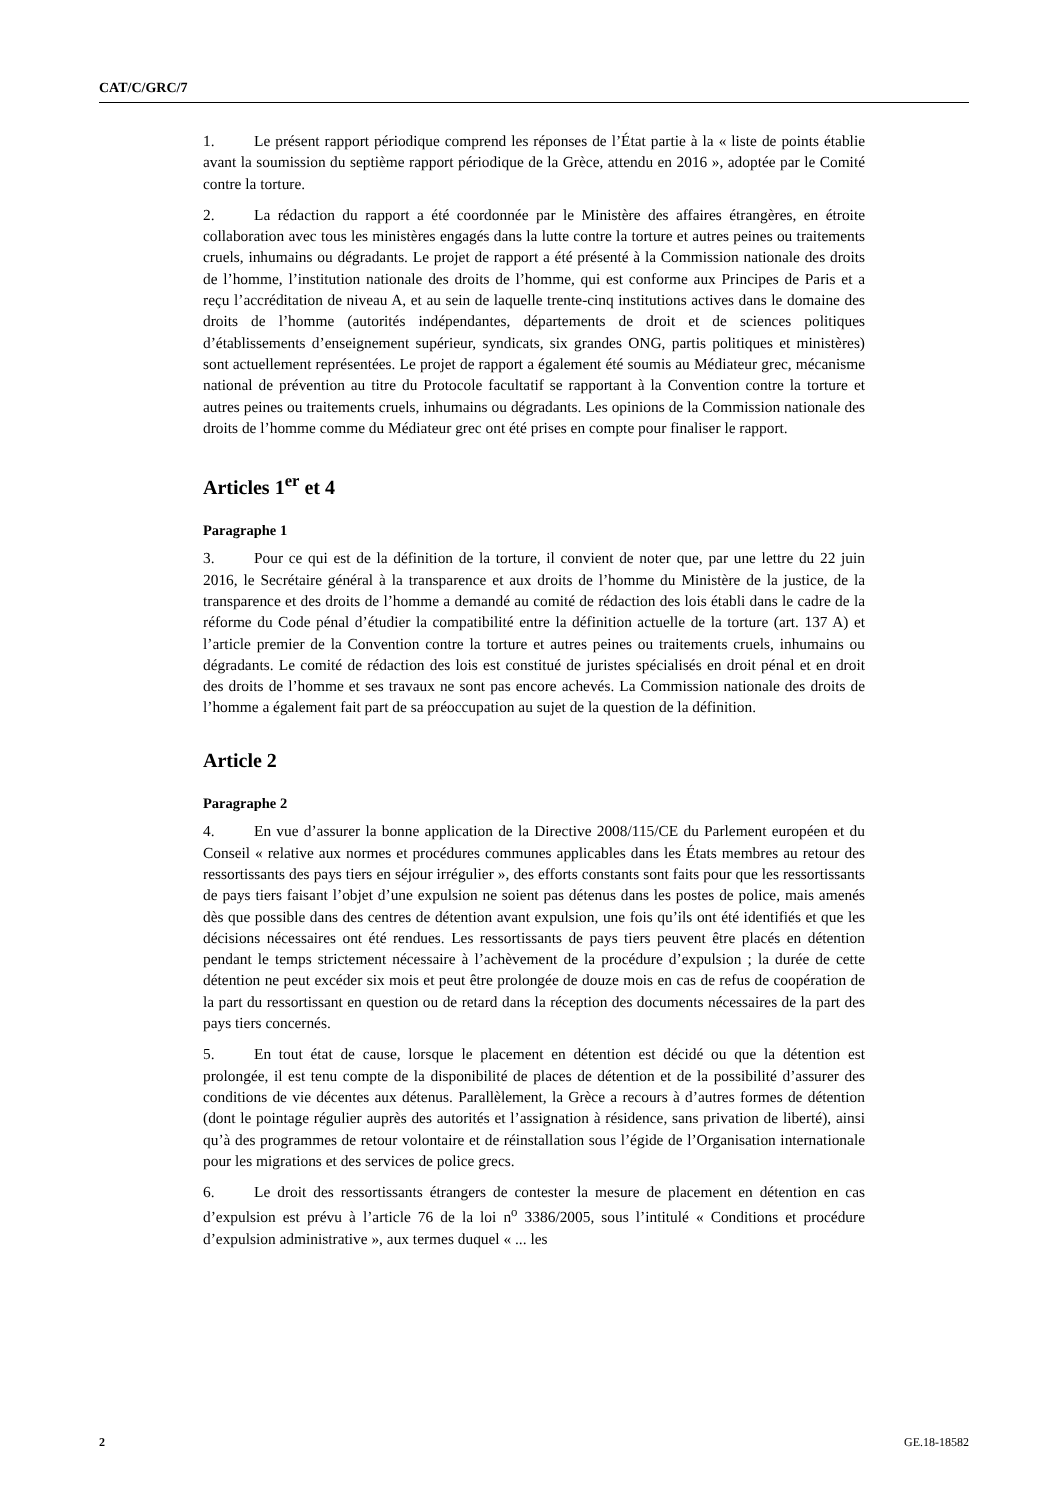CAT/C/GRC/7
1. Le présent rapport périodique comprend les réponses de l’État partie à la « liste de points établie avant la soumission du septième rapport périodique de la Grèce, attendu en 2016 », adoptée par le Comité contre la torture.
2. La rédaction du rapport a été coordonnée par le Ministère des affaires étrangères, en étroite collaboration avec tous les ministères engagés dans la lutte contre la torture et autres peines ou traitements cruels, inhumains ou dégradants. Le projet de rapport a été présenté à la Commission nationale des droits de l’homme, l’institution nationale des droits de l’homme, qui est conforme aux Principes de Paris et a reçu l’accréditation de niveau A, et au sein de laquelle trente-cinq institutions actives dans le domaine des droits de l’homme (autorités indépendantes, départements de droit et de sciences politiques d’établissements d’enseignement supérieur, syndicats, six grandes ONG, partis politiques et ministères) sont actuellement représentées. Le projet de rapport a également été soumis au Médiateur grec, mécanisme national de prévention au titre du Protocole facultatif se rapportant à la Convention contre la torture et autres peines ou traitements cruels, inhumains ou dégradants. Les opinions de la Commission nationale des droits de l’homme comme du Médiateur grec ont été prises en compte pour finaliser le rapport.
Articles 1<sup>er</sup> et 4
Paragraphe 1
3. Pour ce qui est de la définition de la torture, il convient de noter que, par une lettre du 22 juin 2016, le Secrétaire général à la transparence et aux droits de l’homme du Ministère de la justice, de la transparence et des droits de l’homme a demandé au comité de rédaction des lois établi dans le cadre de la réforme du Code pénal d’étudier la compatibilité entre la définition actuelle de la torture (art. 137 A) et l’article premier de la Convention contre la torture et autres peines ou traitements cruels, inhumains ou dégradants. Le comité de rédaction des lois est constitué de juristes spécialisés en droit pénal et en droit des droits de l’homme et ses travaux ne sont pas encore achevés. La Commission nationale des droits de l’homme a également fait part de sa préoccupation au sujet de la question de la définition.
Article 2
Paragraphe 2
4. En vue d’assurer la bonne application de la Directive 2008/115/CE du Parlement européen et du Conseil « relative aux normes et procédures communes applicables dans les États membres au retour des ressortissants des pays tiers en séjour irrégulier », des efforts constants sont faits pour que les ressortissants de pays tiers faisant l’objet d’une expulsion ne soient pas détenus dans les postes de police, mais amenés dès que possible dans des centres de détention avant expulsion, une fois qu’ils ont été identifiés et que les décisions nécessaires ont été rendues. Les ressortissants de pays tiers peuvent être placés en détention pendant le temps strictement nécessaire à l’achèvement de la procédure d’expulsion ; la durée de cette détention ne peut excéder six mois et peut être prolongée de douze mois en cas de refus de coopération de la part du ressortissant en question ou de retard dans la réception des documents nécessaires de la part des pays tiers concernés.
5. En tout état de cause, lorsque le placement en détention est décidé ou que la détention est prolongée, il est tenu compte de la disponibilité de places de détention et de la possibilité d’assurer des conditions de vie décentes aux détenus. Parallèlement, la Grèce a recours à d’autres formes de détention (dont le pointage régulier auprès des autorités et l’assignation à résidence, sans privation de liberté), ainsi qu’à des programmes de retour volontaire et de réinstallation sous l’égide de l’Organisation internationale pour les migrations et des services de police grecs.
6. Le droit des ressortissants étrangers de contester la mesure de placement en détention en cas d’expulsion est prévu à l’article 76 de la loi n<sup>o</sup> 3386/2005, sous l’intitulé « Conditions et procédure d’expulsion administrative », aux termes duquel « ... les
2 GE.18-18582